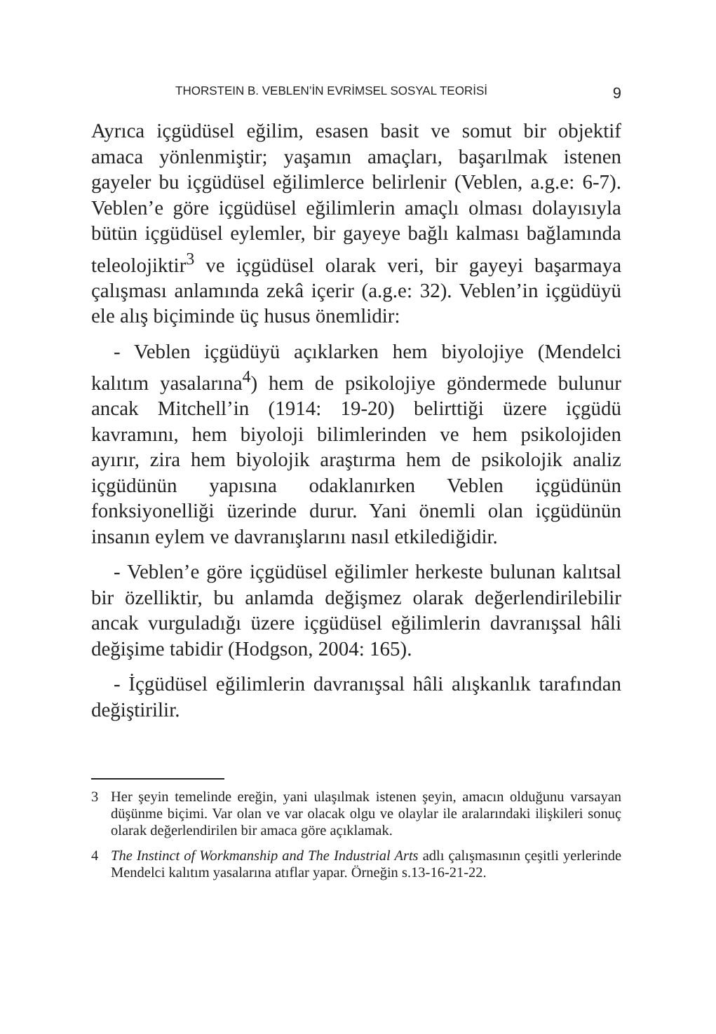THORSTEIN B. VEBLEN’İN EVRİMSEL SOSYAL TEORİSİ 9
Ayrıca içgüdüsel eğilim, esasen basit ve somut bir objektif amaca yönlenmiştir; yaşamın amaçları, başarılmak istenen gayeler bu içgüdüsel eğilimlerce belirlenir (Veblen, a.g.e: 6-7). Veblen’e göre içgüdüsel eğilimlerin amaçlı olması dolayısıyla bütün içgüdüsel eylemler, bir gayeye bağlı kalması bağlamında teleolojiktir<sup>3</sup> ve içgüdüsel olarak veri, bir gayeyi başarmaya çalışması anlamında zekâ içerir (a.g.e: 32). Veblen’in içgüdüyü ele alış biçiminde üç husus önemlidir:
- Veblen içgüdüyü açıklarken hem biyolojiye (Mendelci kalıtım yasalarına<sup>4</sup>) hem de psikolojiye göndermede bulunur ancak Mitchell’in (1914: 19-20) belirttiği üzere içgüdü kavramını, hem biyoloji bilimlerinden ve hem psikolojiden ayırır, zira hem biyolojik araştırma hem de psikolojik analiz içgüdünün yapısına odaklanırken Veblen içgüdünün fonksiyonelliği üzerinde durur. Yani önemli olan içgüdünün insanın eylem ve davranışlarını nasıl etkilediğidir.
- Veblen’e göre içgüdüsel eğilimler herkeste bulunan kalıtsal bir özelliktir, bu anlamda değişmez olarak değerlendirilebilir ancak vurguladığı üzere içgüdüsel eğilimlerin davranışsal hâli değişime tabidir (Hodgson, 2004: 165).
- İçgüdüsel eğilimlerin davranışsal hâli alışkanlık tarafından değiştirilir.
3 Her şeyin temelinde ereğin, yani ulaşılmak istenen şeyin, amacın olduğunu varsayan düşünme biçimi. Var olan ve var olacak olgu ve olaylar ile aralarındaki ilişkileri sonuç olarak değerlendirilen bir amaca göre açıklamak.
4 The Instinct of Workmanship and The Industrial Arts adlı çalışmasının çeşitli yerlerinde Mendelci kalıtım yasalarına atıflar yapar. Örneğin s.13-16-21-22.